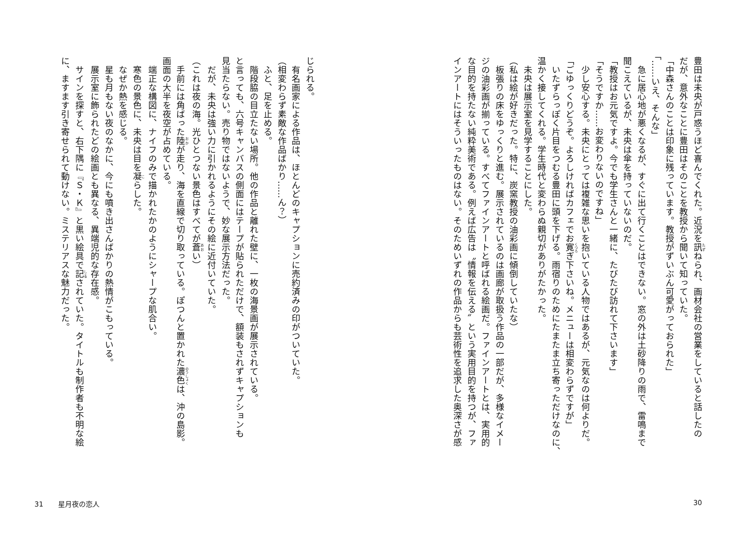豊田は未央が戸惑うほど喜んでくれた。近況を訊ねられ、画材会社の営業をしていると話したの
だが、意外なことに豊田はそのことを教授から聞いて知っていた。
「中森さんのことは印象に残っています。教授がずいぶん可愛がっておられた」
「……いえ、そんな」
　急に居心地が悪くなるが、すぐに出て行くことはできない。窓の外は土砂降りの雨で、雷鳴まで
聞こえているが、未央は傘を持っていないのだ。
「教授はお元気ですよ。今でも学生さんと一緒に、たびたび訪れて下さいます」
「そうですか……お変わりないのですね」
　少し安心する。未央にとっては複雑な思いを抱いている人物ではあるが、元気なのは何よりだ。
「ごゆっくりどうぞ。よろしければカフェでお寛ぎ下さいね。メニューは相変わらずですが」
　いたずらっぽく片目をつむる豊田に頭を下げる。雨宿りのためにたまたま立ち寄っただけなのに、
温かく接してくれる。学生時代と変わらぬ親切がありがたかった。
　未央は展示室を見学することにした。
（私は絵が好きだった。特に、炭窯教授の油彩画に傾倒していたな）
　板張りの床をゆっくりと進む。展示されているのは画廊が取扱う作品の一部だが、多様なイメー
ジの油彩画が揃っている。すべてファインアートと呼ばれる絵画だ。ファインアートとは、実用的
な目的を持たない純粋美術である。例えば広告は〝情報を伝える〟という実用目的を持つが、ファ
インアートにはそういったものはない。そのためいずれの作品からも芸術性を追求した奥深さが感
30
じられる。
　有名画家による作品は、ほとんどのキャプションに売約済みの印がついていた。
（相変わらず素敵な作品ばかり……ん？）
　ふと、足を止める。
　階段脇の目立たない場所。他の作品と離れた壁に、一枚の海景画が展示されている。
と言っても、六号キャンバスの側面にはテープが貼られただけで、額装もされずキャプションも
見当たらない。売り物ではないようで、妙な展示方法だった。
　だが、未央は強い力に引かれるようにその絵に近付いていた。
（これは夜の海。光ひとつない景色はすべてが蒼い）
　手前には角ばった陸が走り、海を直線で切り取っている。ぽつんと置かれた濃色は、沖の島影。
画面の大半を夜空が占めている。
　端正な構図に、ナイフのみで描かれたかのようにシャープな肌合い。
　寒色の景色に、未央は目を凝らした。
　なぜか熱を感じる。
　星も月もない夜のなかに、今にも噴き出さんばかりの熱情がこもっている。
　展示室に飾られたどの絵画とも異なる、異端児的な存在感。
　サインを探すと、右下隅に『Ｓ・Ｋ』と黒い絵具で記されていた。タイトルも制作者も不明な絵
に、ますます引き寄せられて動けない。ミステリアスな魅力だった。
31 星月夜の恋人